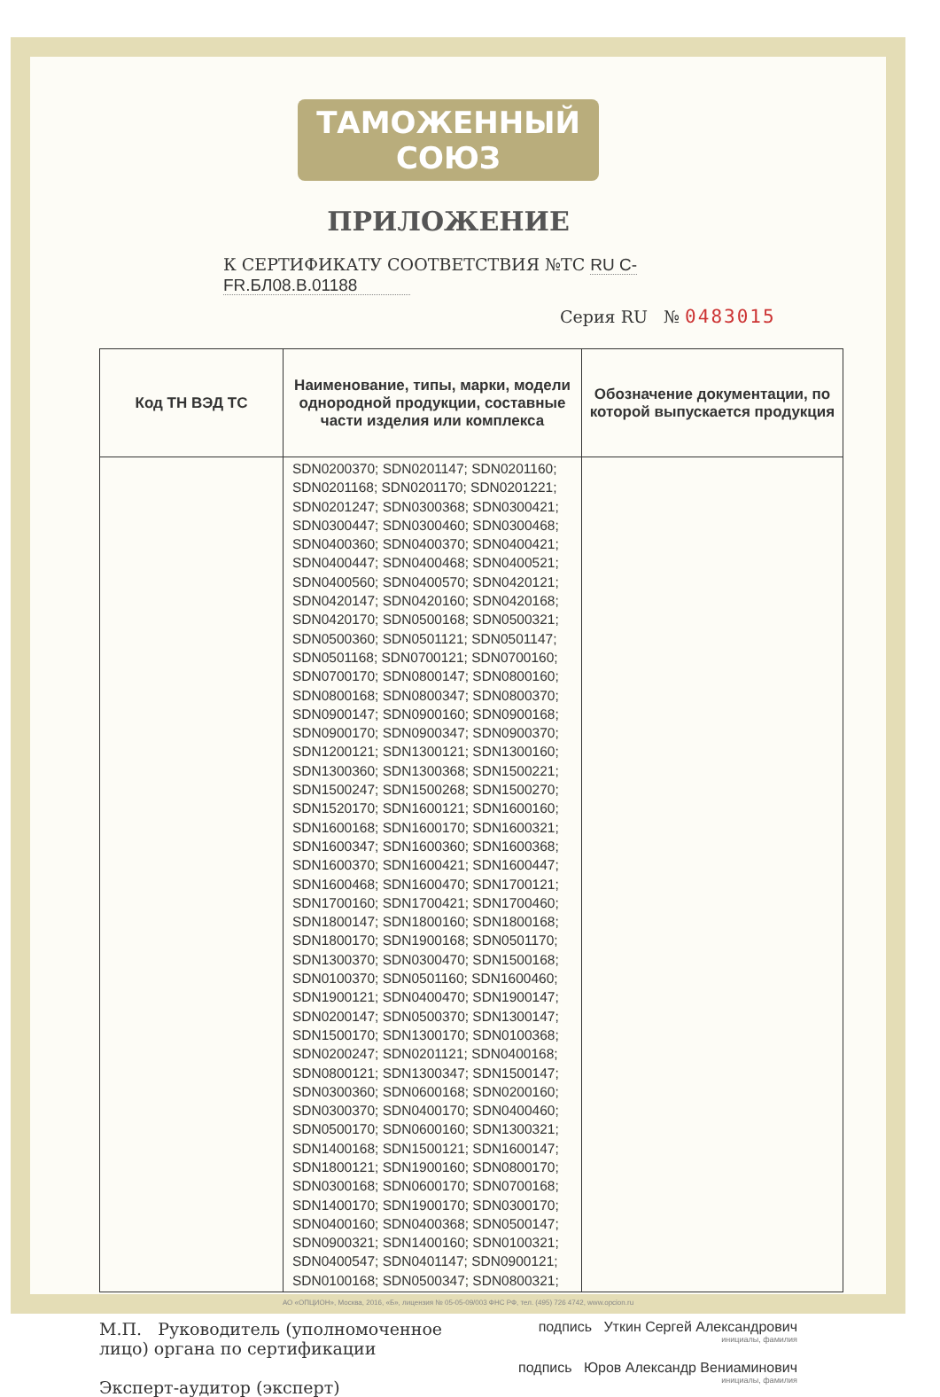ТАМОЖЕННЫЙ СОЮЗ
ПРИЛОЖЕНИЕ
К СЕРТИФИКАТУ СООТВЕТСТВИЯ №ТС RU C-FR.БЛ08.В.01188
Серия RU № 0483015
| Код ТН ВЭД ТС | Наименование, типы, марки, модели однородной продукции, составные части изделия или комплекса | Обозначение документации, по которой выпускается продукция |
| --- | --- | --- |
| | SDN0200370; SDN0201147; SDN0201160; SDN0201168; SDN0201170; SDN0201221; SDN0201247; SDN0300368; SDN0300421; SDN0300447; SDN0300460; SDN0300468; SDN0400360; SDN0400370; SDN0400421; SDN0400447; SDN0400468; SDN0400521; SDN0400560; SDN0400570; SDN0420121; SDN0420147; SDN0420160; SDN0420168; SDN0420170; SDN0500168; SDN0500321; SDN0500360; SDN0501121; SDN0501147; SDN0501168; SDN0700121; SDN0700160; SDN0700170; SDN0800147; SDN0800160; SDN0800168; SDN0800347; SDN0800370; SDN0900147; SDN0900160; SDN0900168; SDN0900170; SDN0900347; SDN0900370; SDN1200121; SDN1300121; SDN1300160; SDN1300360; SDN1300368; SDN1500221; SDN1500247; SDN1500268; SDN1500270; SDN1520170; SDN1600121; SDN1600160; SDN1600168; SDN1600170; SDN1600321; SDN1600347; SDN1600360; SDN1600368; SDN1600370; SDN1600421; SDN1600447; SDN1600468; SDN1600470; SDN1700121; SDN1700160; SDN1700421; SDN1700460; SDN1800147; SDN1800160; SDN1800168; SDN1800170; SDN1900168; SDN0501170; SDN1300370; SDN0300470; SDN1500168; SDN0100370; SDN0501160; SDN1600460; SDN1900121; SDN0400470; SDN1900147; SDN0200147; SDN0500370; SDN1300147; SDN1500170; SDN1300170; SDN0100368; SDN0200247; SDN0201121; SDN0400168; SDN0800121; SDN1300347; SDN1500147; SDN0300360; SDN0600168; SDN0200160; SDN0300370; SDN0400170; SDN0400460; SDN0500170; SDN0600160; SDN1300321; SDN1400168; SDN1500121; SDN1600147; SDN1800121; SDN1900160; SDN0800170; SDN0300168; SDN0600170; SDN0700168; SDN1400170; SDN1900170; SDN0300170; SDN0400160; SDN0400368; SDN0500147; SDN0900321; SDN1400160; SDN0100321; SDN0400547; SDN0401147; SDN0900121; SDN0100168; SDN0500347; SDN0800321; | |
М.П. Руководитель (уполномоченное
лицо) органа по сертификации
Эксперт-аудитор (эксперт)
подпись Уткин Сергей Александрович
инициалы, фамилия
подпись Юров Александр Вениаминович
инициалы, фамилия
АО «ОПЦИОН», Москва, 2016, «Б», лицензия № 05-05-09/003 ФНС РФ, тел. (495) 726 4742, www.opcion.ru